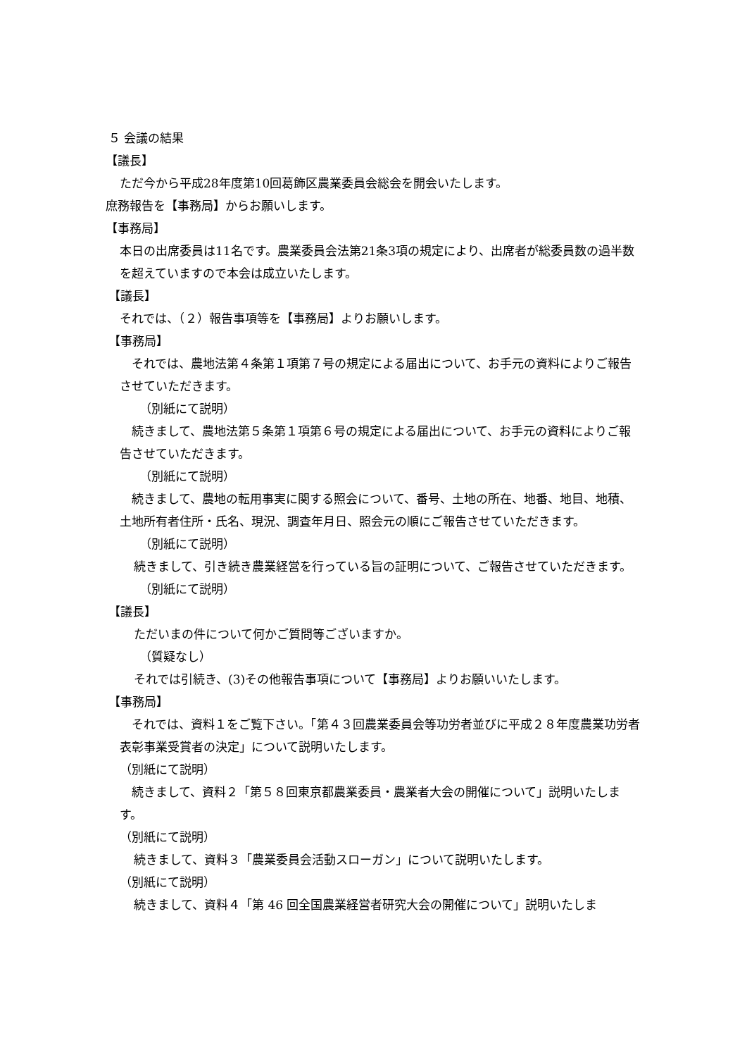５ 会議の結果
【議長】
ただ今から平成28年度第10回葛飾区農業委員会総会を開会いたします。
庶務報告を【事務局】からお願いします。
【事務局】
本日の出席委員は11名です。農業委員会法第21条3項の規定により、出席者が総委員数の過半数を超えていますので本会は成立いたします。
【議長】
それでは、（２）報告事項等を【事務局】よりお願いします。
【事務局】
　それでは、農地法第４条第１項第７号の規定による届出について、お手元の資料によりご報告させていただきます。
（別紙にて説明）
　続きまして、農地法第５条第１項第６号の規定による届出について、お手元の資料によりご報告させていただきます。
（別紙にて説明）
　続きまして、農地の転用事実に関する照会について、番号、土地の所在、地番、地目、地積、土地所有者住所・氏名、現況、調査年月日、照会元の順にご報告させていただきます。
（別紙にて説明）
続きまして、引き続き農業経営を行っている旨の証明について、ご報告させていただきます。
（別紙にて説明）
【議長】
ただいまの件について何かご質問等ございますか。
（質疑なし）
それでは引続き、(3)その他報告事項について【事務局】よりお願いいたします。
【事務局】
　それでは、資料１をご覧下さい。「第４３回農業委員会等功労者並びに平成２８年度農業功労者表彰事業受賞者の決定」について説明いたします。
（別紙にて説明）
　続きまして、資料２「第５８回東京都農業委員・農業者大会の開催について」説明いたします。
（別紙にて説明）
続きまして、資料３「農業委員会活動スローガン」について説明いたします。
（別紙にて説明）
続きまして、資料４「第 46 回全国農業経営者研究大会の開催について」説明いたしま